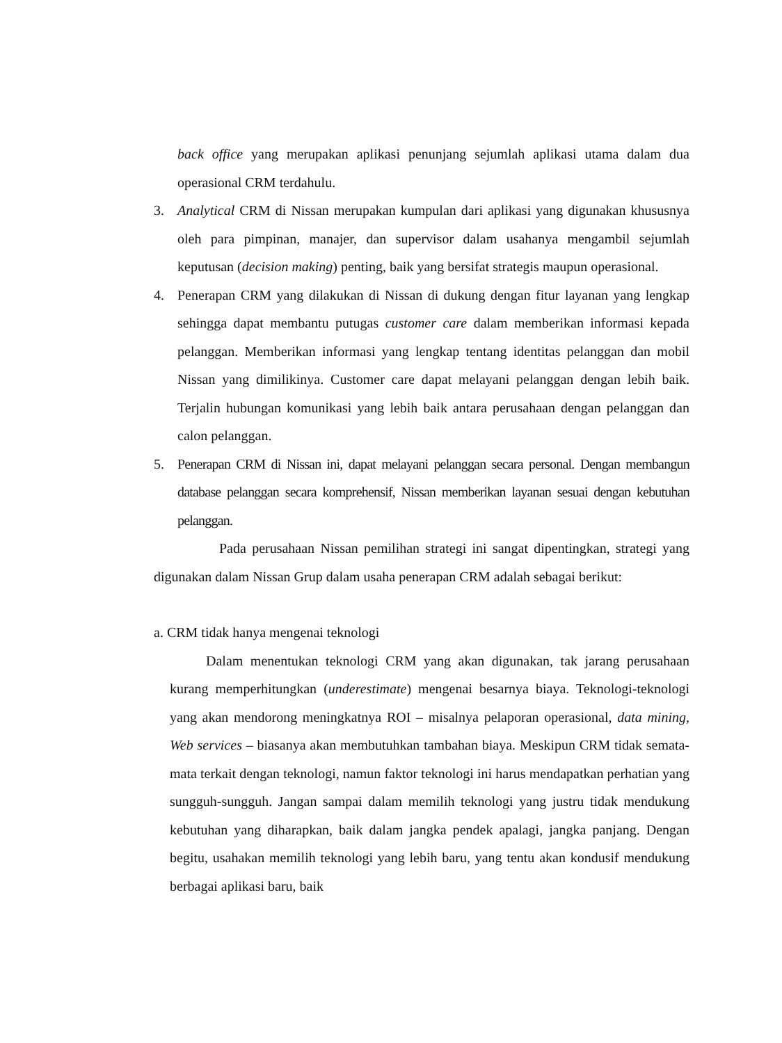back office yang merupakan aplikasi penunjang sejumlah aplikasi utama dalam dua operasional CRM terdahulu.
3. Analytical CRM di Nissan merupakan kumpulan dari aplikasi yang digunakan khususnya oleh para pimpinan, manajer, dan supervisor dalam usahanya mengambil sejumlah keputusan (decision making) penting, baik yang bersifat strategis maupun operasional.
4. Penerapan CRM yang dilakukan di Nissan di dukung dengan fitur layanan yang lengkap sehingga dapat membantu putugas customer care dalam memberikan informasi kepada pelanggan. Memberikan informasi yang lengkap tentang identitas pelanggan dan mobil Nissan yang dimilikinya. Customer care dapat melayani pelanggan dengan lebih baik. Terjalin hubungan komunikasi yang lebih baik antara perusahaan dengan pelanggan dan calon pelanggan.
5. Penerapan CRM di Nissan ini, dapat melayani pelanggan secara personal. Dengan membangun database pelanggan secara komprehensif, Nissan memberikan layanan sesuai dengan kebutuhan pelanggan.
Pada perusahaan Nissan pemilihan strategi ini sangat dipentingkan, strategi yang digunakan dalam Nissan Grup dalam usaha penerapan CRM adalah sebagai berikut:
a. CRM tidak hanya mengenai teknologi
Dalam menentukan teknologi CRM yang akan digunakan, tak jarang perusahaan kurang memperhitungkan (underestimate) mengenai besarnya biaya. Teknologi-teknologi yang akan mendorong meningkatnya ROI – misalnya pelaporan operasional, data mining, Web services – biasanya akan membutuhkan tambahan biaya. Meskipun CRM tidak semata-mata terkait dengan teknologi, namun faktor teknologi ini harus mendapatkan perhatian yang sungguh-sungguh. Jangan sampai dalam memilih teknologi yang justru tidak mendukung kebutuhan yang diharapkan, baik dalam jangka pendek apalagi, jangka panjang. Dengan begitu, usahakan memilih teknologi yang lebih baru, yang tentu akan kondusif mendukung berbagai aplikasi baru, baik